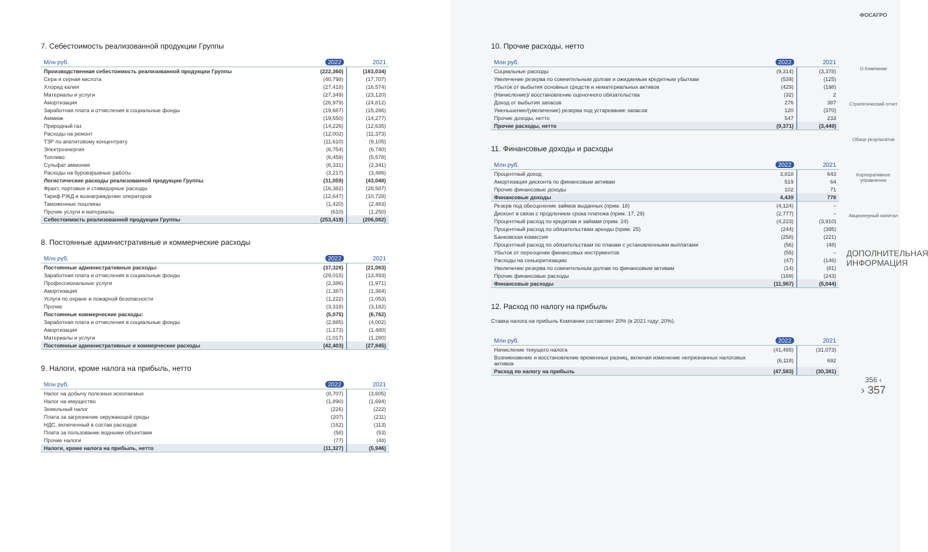7. Себестоимость реализованной продукции Группы
| Млн руб. | 2022 | 2021 |
| --- | --- | --- |
| Производственная себестоимость реализованной продукции Группы | (222,360) | (163,034) |
| Сера и серная кислота | (40,798) | (17,707) |
| Хлорид калия | (27,418) | (16,574) |
| Материалы и услуги | (27,349) | (23,120) |
| Амортизация | (26,979) | (24,812) |
| Заработная плата и отчисления в социальные фонды | (19,667) | (15,286) |
| Аммиак | (19,550) | (14,277) |
| Природный газ | (14,226) | (12,635) |
| Расходы на ремонт | (12,002) | (11,373) |
| ТЗР по апатитовому концентрату | (11,610) | (9,105) |
| Электроэнергия | (6,754) | (6,740) |
| Топливо | (6,459) | (5,578) |
| Сульфат аммония | (6,331) | (2,341) |
| Расходы на буровзрывные работы | (3,217) | (3,486) |
| Логистические расходы реализованной продукции Группы | (31,059) | (43,048) |
| Фрахт, портовые и стивидорные расходы | (16,382) | (28,587) |
| Тариф РЖД и вознаграждение операторов | (12,647) | (10,728) |
| Таможенные пошлины | (1,420) | (2,483) |
| Прочие услуги и материалы | (610) | (1,250) |
| Себестоимость реализованной продукции Группы | (253,419) | (206,082) |
8. Постоянные административные и коммерческие расходы
| Млн руб. | 2022 | 2021 |
| --- | --- | --- |
| Постоянные административные расходы: | (37,328) | (21,083) |
| Заработная плата и отчисления в социальные фонды | (29,015) | (13,493) |
| Профессиональные услуги | (2,386) | (1,971) |
| Амортизация | (1,387) | (1,384) |
| Услуги по охране и пожарной безопасности | (1,222) | (1,053) |
| Прочие | (3,318) | (3,182) |
| Постоянные коммерческие расходы: | (5,075) | (6,762) |
| Заработная плата и отчисления в социальные фонды | (2,885) | (4,002) |
| Амортизация | (1,173) | (1,480) |
| Материалы и услуги | (1,017) | (1,280) |
| Постоянные административные и коммерческие расходы | (42,403) | (27,845) |
9. Налоги, кроме налога на прибыль, нетто
| Млн руб. | 2022 | 2021 |
| --- | --- | --- |
| Налог на добычу полезных ископаемых | (8,707) | (3,605) |
| Налог на имущество | (1,890) | (1,694) |
| Земельный налог | (226) | (222) |
| Плата за загрязнение окружающей среды | (207) | (211) |
| НДС, включенный в состав расходов | (162) | (113) |
| Плата за пользование водными объектами | (58) | (53) |
| Прочие налоги | (77) | (48) |
| Налоги, кроме налога на прибыль, нетто | (11,327) | (5,946) |
10. Прочие расходы, нетто
| Млн руб. | 2022 | 2021 |
| --- | --- | --- |
| Социальные расходы | (9,314) | (3,378) |
| Увеличение резерва по сомнительным долгам и ожидаемым кредитным убыткам | (539) | (125) |
| Убыток от выбытия основных средств и нематериальных активов | (429) | (198) |
| (Начисление)/ восстановление оценочного обязательства | (32) | 2 |
| Доход от выбытия запасов | 276 | 387 |
| Уменьшение/(увеличение) резерва под устаревание запасов | 120 | (370) |
| Прочие доходы, нетто | 547 | 233 |
| Прочие расходы, нетто | (9,371) | (3,449) |
11. Финансовые доходы и расходы
| Млн руб. | 2022 | 2021 |
| --- | --- | --- |
| Процентный доход | 3,818 | 643 |
| Амортизация дисконта по финансовым активам | 519 | 64 |
| Прочие финансовые доходы | 102 | 71 |
| Финансовые доходы | 4,439 | 778 |
| Резерв под обесценение займов выданных (прим. 18) | (4,124) | – |
| Дисконт в связи с продлением срока платежа (прим. 17, 29) | (2,777) | – |
| Процентный расход по кредитам и займам (прим. 24) | (4,223) | (3,910) |
| Процентный расход по обязательствам аренды (прим. 25) | (244) | (395) |
| Банковская комиссия | (258) | (221) |
| Процентный расход по обязательствам по планам с установленными выплатами | (56) | (48) |
| Убыток от переоценки финансовых инструментов | (55) | – |
| Расходы на секьюритизацию | (47) | (146) |
| Увеличение резерва по сомнительным долгам по финансовым активам | (14) | (81) |
| Прочие финансовые расходы | (169) | (243) |
| Финансовые расходы | (11,967) | (5,044) |
12. Расход по налогу на прибыль
Ставка налога на прибыль Компании составляет 20% (в 2021 году: 20%).
| Млн руб. | 2022 | 2021 |
| --- | --- | --- |
| Начисление текущего налога | (41,465) | (31,073) |
| Возникновение и восстановление временных разниц, включая изменение непризнанных налоговых активов | (6,118) | 692 |
| Расход по налогу на прибыль | (47,583) | (30,381) |
ФОСАГРО
О Компании
Стратегический отчет
Обзор результатов
Корпоративное управление
Акционерный капитал
ДОПОЛНИТЕЛЬНАЯ ИНФОРМАЦИЯ
356 ‹
› 357